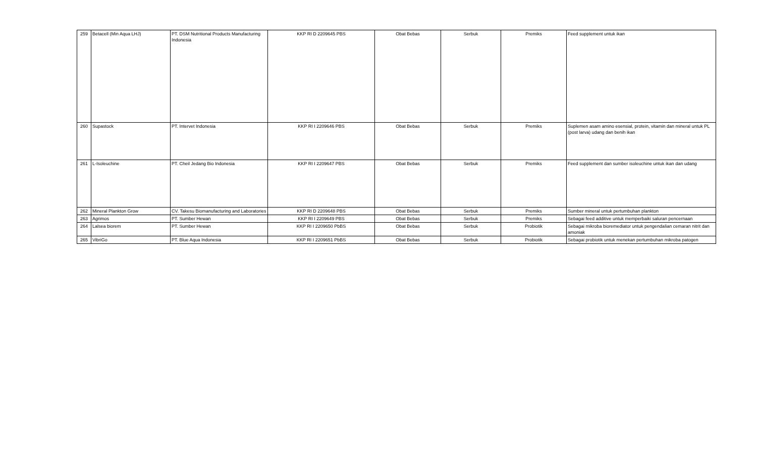| 259 | Betacell (Min Aqua LHJ) | PT. DSM Nutritional Products Manufacturing Indonesia | KKP RI D 2209645 PBS | Obat Bebas | Serbuk | Premiks | Feed supplement untuk ikan |
| 260 | Supastock | PT. Intervet Indonesia | KKP RI I 2209646 PBS | Obat Bebas | Serbuk | Premiks | Suplemen asam amino esensial, protein, vitamin dan mineral untuk PL (post larva) udang dan benih ikan |
| 261 | L-Isoleuchine | PT. Cheil Jedang Bio Indonesia | KKP RI I 2209647 PBS | Obat Bebas | Serbuk | Premiks | Feed supplement dan sumber isoleuchine untuk ikan dan udang |
| 262 | Mineral Plankton Grow | CV. Takesu Biomanufacturing and Laboratories | KKP RI D 2209648 PBS | Obat Bebas | Serbuk | Premiks | Sumber mineral untuk pertumbuhan plankton |
| 263 | Agrimos | PT. Sumber Hewan | KKP RI I 2209649 PBS | Obat Bebas | Serbuk | Premiks | Sebagai feed additive untuk memperbaiki saluran pencernaan |
| 264 | Lalsea biorem | PT. Sumber Hewan | KKP RI I 2209650 PbBS | Obat Bebas | Serbuk | Probiotik | Sebagai mikroba bioremediator untuk pengendalian cemaran nitrit dan amoniak |
| 265 | VibriGo | PT. Blue Aqua Indonesia | KKP RI I 2209651 PbBS | Obat Bebas | Serbuk | Probiotik | Sebagai probiotik untuk menekan pertumbuhan mikroba patogen |